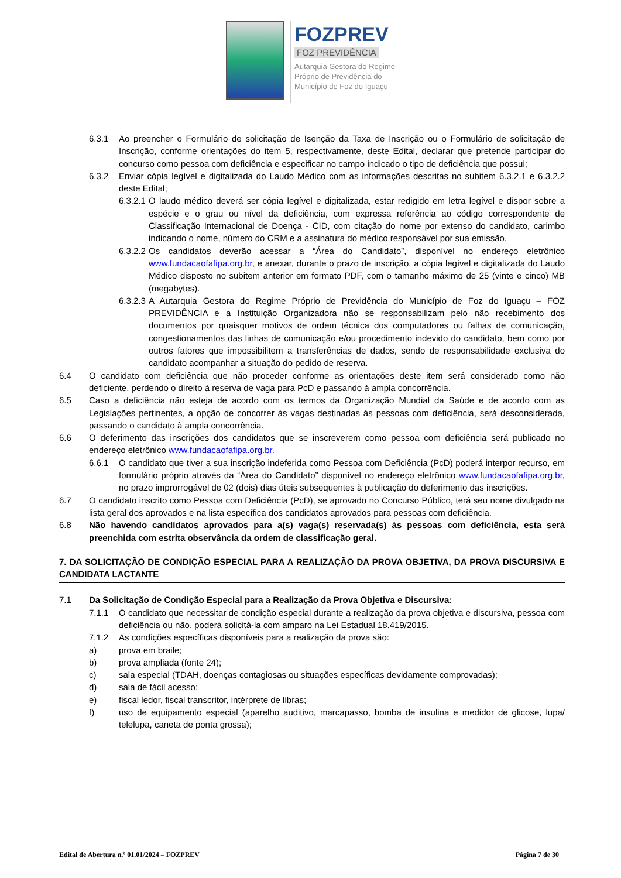FOZPREV
FOZ PREVIDÊNCIA
Autarquia Gestora do Regime
Próprio de Previdência do
Município de Foz do Iguaçu
6.3.1 Ao preencher o Formulário de solicitação de Isenção da Taxa de Inscrição ou o Formulário de solicitação de Inscrição, conforme orientações do item 5, respectivamente, deste Edital, declarar que pretende participar do concurso como pessoa com deficiência e especificar no campo indicado o tipo de deficiência que possui;
6.3.2 Enviar cópia legível e digitalizada do Laudo Médico com as informações descritas no subitem 6.3.2.1 e 6.3.2.2 deste Edital;
6.3.2.1 O laudo médico deverá ser cópia legível e digitalizada, estar redigido em letra legível e dispor sobre a espécie e o grau ou nível da deficiência, com expressa referência ao código correspondente de Classificação Internacional de Doença - CID, com citação do nome por extenso do candidato, carimbo indicando o nome, número do CRM e a assinatura do médico responsável por sua emissão.
6.3.2.2 Os candidatos deverão acessar a “Área do Candidato”, disponível no endereço eletrônico www.fundacaofafipa.org.br, e anexar, durante o prazo de inscrição, a cópia legível e digitalizada do Laudo Médico disposto no subitem anterior em formato PDF, com o tamanho máximo de 25 (vinte e cinco) MB (megabytes).
6.3.2.3 A Autarquia Gestora do Regime Próprio de Previdência do Município de Foz do Iguaçu – FOZ PREVIDÊNCIA e a Instituição Organizadora não se responsabilizam pelo não recebimento dos documentos por quaisquer motivos de ordem técnica dos computadores ou falhas de comunicação, congestionamentos das linhas de comunicação e/ou procedimento indevido do candidato, bem como por outros fatores que impossibilitem a transferências de dados, sendo de responsabilidade exclusiva do candidato acompanhar a situação do pedido de reserva.
6.4 O candidato com deficiência que não proceder conforme as orientações deste item será considerado como não deficiente, perdendo o direito à reserva de vaga para PcD e passando à ampla concorrência.
6.5 Caso a deficiência não esteja de acordo com os termos da Organização Mundial da Saúde e de acordo com as Legislações pertinentes, a opção de concorrer às vagas destinadas às pessoas com deficiência, será desconsiderada, passando o candidato à ampla concorrência.
6.6 O deferimento das inscrições dos candidatos que se inscreverem como pessoa com deficiência será publicado no endereço eletrônico www.fundacaofafipa.org.br.
6.6.1 O candidato que tiver a sua inscrição indeferida como Pessoa com Deficiência (PcD) poderá interpor recurso, em formulário próprio através da “Área do Candidato” disponível no endereço eletrônico www.fundacaofafipa.org.br, no prazo improrrogável de 02 (dois) dias úteis subsequentes à publicação do deferimento das inscrições.
6.7 O candidato inscrito como Pessoa com Deficiência (PcD), se aprovado no Concurso Público, terá seu nome divulgado na lista geral dos aprovados e na lista específica dos candidatos aprovados para pessoas com deficiência.
6.8 Não havendo candidatos aprovados para a(s) vaga(s) reservada(s) às pessoas com deficiência, esta será preenchida com estrita observância da ordem de classificação geral.
7. DA SOLICITAÇÃO DE CONDIÇÃO ESPECIAL PARA A REALIZAÇÃO DA PROVA OBJETIVA, DA PROVA DISCURSIVA E CANDIDATA LACTANTE
7.1 Da Solicitação de Condição Especial para a Realização da Prova Objetiva e Discursiva:
7.1.1 O candidato que necessitar de condição especial durante a realização da prova objetiva e discursiva, pessoa com deficiência ou não, poderá solicitá-la com amparo na Lei Estadual 18.419/2015.
7.1.2 As condições específicas disponíveis para a realização da prova são:
a) prova em braile;
b) prova ampliada (fonte 24);
c) sala especial (TDAH, doenças contagiosas ou situações específicas devidamente comprovadas);
d) sala de fácil acesso;
e) fiscal ledor, fiscal transcritor, intérprete de libras;
f) uso de equipamento especial (aparelho auditivo, marcapasso, bomba de insulina e medidor de glicose, lupa/ telelupa, caneta de ponta grossa);
Edital de Abertura n.º 01.01/2024 – FOZPREV Página 7 de 30